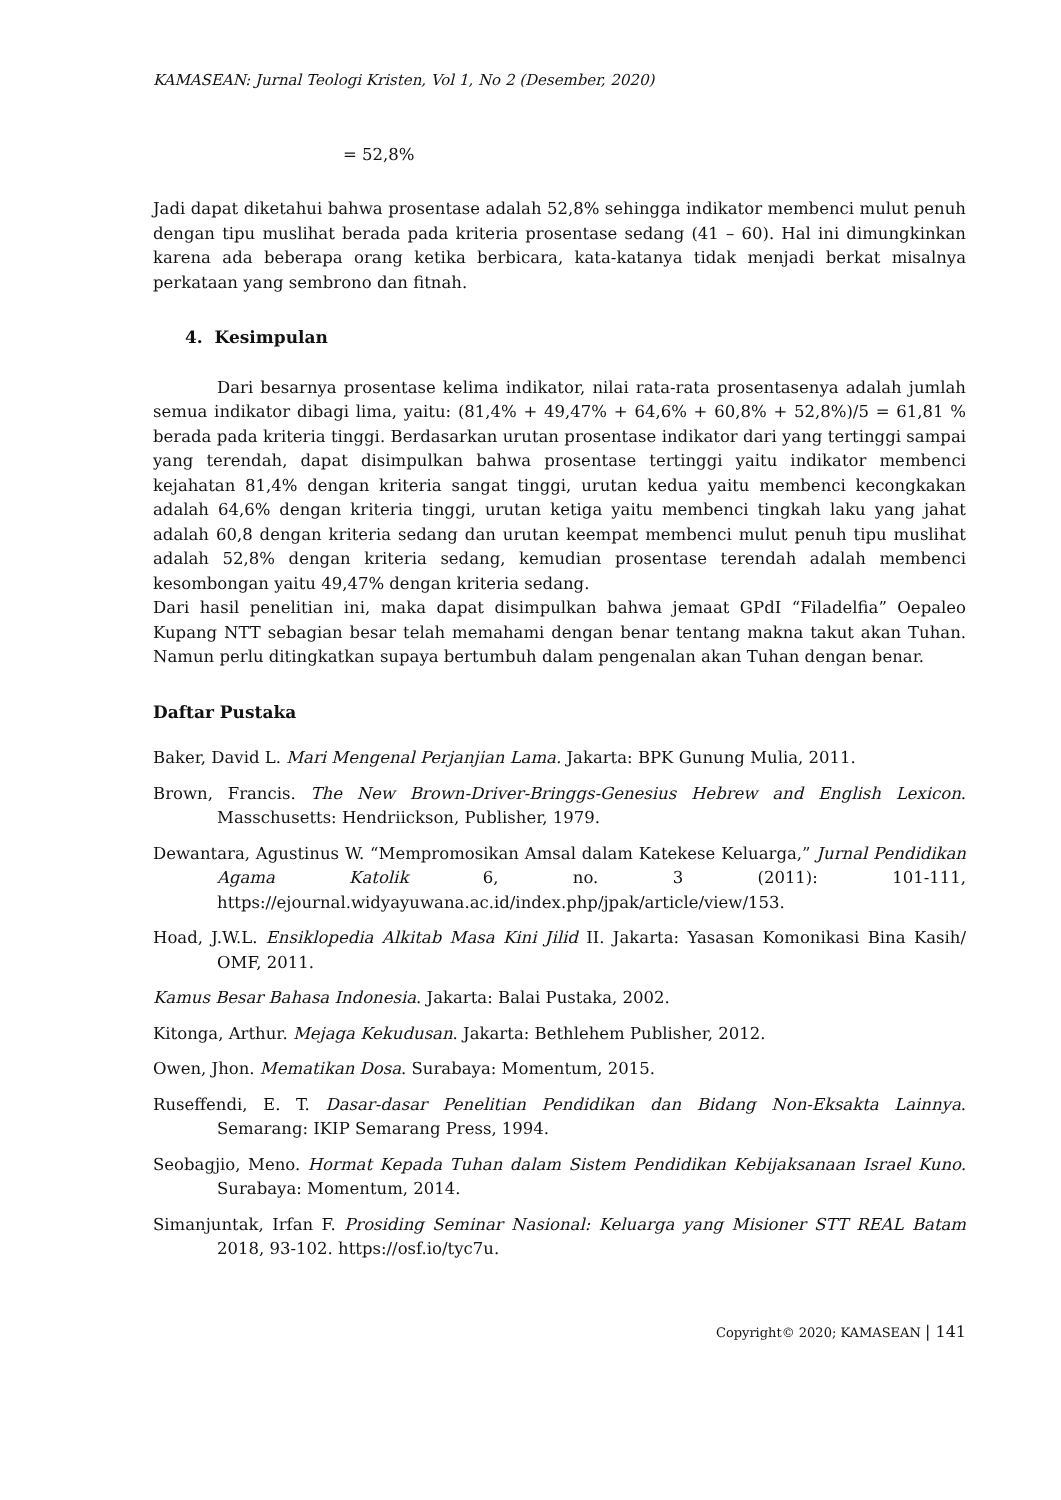KAMASEAN: Jurnal Teologi Kristen, Vol 1, No 2 (Desember, 2020)
= 52,8%
Jadi dapat diketahui bahwa prosentase adalah 52,8% sehingga indikator membenci mulut penuh dengan tipu muslihat berada pada kriteria prosentase sedang (41 – 60). Hal ini dimungkinkan karena ada beberapa orang ketika berbicara, kata-katanya tidak menjadi berkat misalnya perkataan yang sembrono dan fitnah.
4. Kesimpulan
Dari besarnya prosentase kelima indikator, nilai rata-rata prosentasenya adalah jumlah semua indikator dibagi lima, yaitu: (81,4% + 49,47% + 64,6% + 60,8% + 52,8%)/5 = 61,81 % berada pada kriteria tinggi. Berdasarkan urutan prosentase indikator dari yang tertinggi sampai yang terendah, dapat disimpulkan bahwa prosentase tertinggi yaitu indikator membenci kejahatan 81,4% dengan kriteria sangat tinggi, urutan kedua yaitu membenci kecongkakan adalah 64,6% dengan kriteria tinggi, urutan ketiga yaitu membenci tingkah laku yang jahat adalah 60,8 dengan kriteria sedang dan urutan keempat membenci mulut penuh tipu muslihat adalah 52,8% dengan kriteria sedang, kemudian prosentase terendah adalah membenci kesombongan yaitu 49,47% dengan kriteria sedang.
Dari hasil penelitian ini, maka dapat disimpulkan bahwa jemaat GPdI “Filadelfia” Oepaleo Kupang NTT sebagian besar telah memahami dengan benar tentang makna takut akan Tuhan. Namun perlu ditingkatkan supaya bertumbuh dalam pengenalan akan Tuhan dengan benar.
Daftar Pustaka
Baker, David L. Mari Mengenal Perjanjian Lama. Jakarta: BPK Gunung Mulia, 2011.
Brown, Francis. The New Brown-Driver-Bringgs-Genesius Hebrew and English Lexicon. Masschusetts: Hendriickson, Publisher, 1979.
Dewantara, Agustinus W. “Mempromosikan Amsal dalam Katekese Keluarga,” Jurnal Pendidikan Agama Katolik 6, no. 3 (2011): 101-111, https://ejournal.widyayuwana.ac.id/index.php/jpak/article/view/153.
Hoad, J.W.L. Ensiklopedia Alkitab Masa Kini Jilid II. Jakarta: Yasasan Komonikasi Bina Kasih/ OMF, 2011.
Kamus Besar Bahasa Indonesia. Jakarta: Balai Pustaka, 2002.
Kitonga, Arthur. Mejaga Kekudusan. Jakarta: Bethlehem Publisher, 2012.
Owen, Jhon. Mematikan Dosa. Surabaya: Momentum, 2015.
Ruseffendi, E. T. Dasar-dasar Penelitian Pendidikan dan Bidang Non-Eksakta Lainnya. Semarang: IKIP Semarang Press, 1994.
Seobagjio, Meno. Hormat Kepada Tuhan dalam Sistem Pendidikan Kebijaksanaan Israel Kuno. Surabaya: Momentum, 2014.
Simanjuntak, Irfan F. Prosiding Seminar Nasional: Keluarga yang Misioner STT REAL Batam 2018, 93-102. https://osf.io/tyc7u.
Copyright© 2020; KAMASEAN | 141